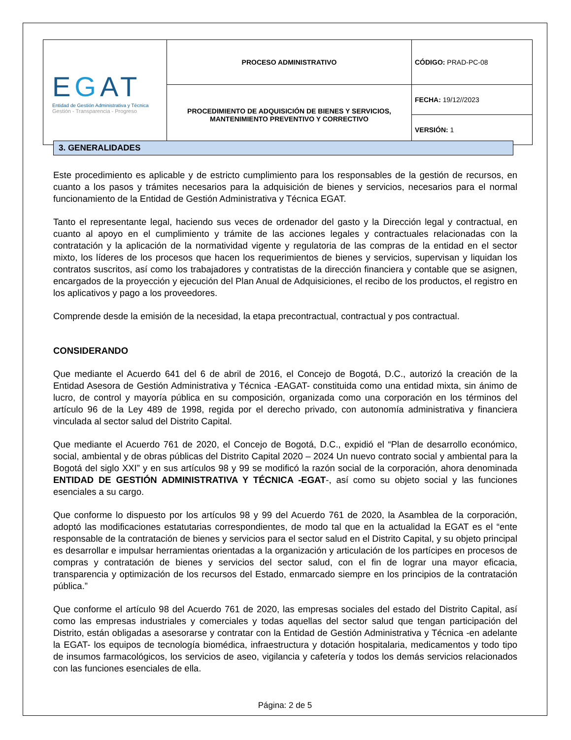| E G AT Entidad de Gestión Administrativa y Técnica Gestión - Transparencia - Progreso | PROCESO ADMINISTRATIVO | CÓDIGO: PRAD-PC-08 |
| | PROCEDIMIENTO DE ADQUISICIÓN DE BIENES Y SERVICIOS, MANTENIMIENTO PREVENTIVO Y CORRECTIVO | FECHA: 19/12//2023 |
| | | VERSIÓN: 1 |
3. GENERALIDADES
Este procedimiento es aplicable y de estricto cumplimiento para los responsables de la gestión de recursos, en cuanto a los pasos y trámites necesarios para la adquisición de bienes y servicios, necesarios para el normal funcionamiento de la Entidad de Gestión Administrativa y Técnica EGAT.
Tanto el representante legal, haciendo sus veces de ordenador del gasto y la Dirección legal y contractual, en cuanto al apoyo en el cumplimiento y trámite de las acciones legales y contractuales relacionadas con la contratación y la aplicación de la normatividad vigente y regulatoria de las compras de la entidad en el sector mixto, los líderes de los procesos que hacen los requerimientos de bienes y servicios, supervisan y liquidan los contratos suscritos, así como los trabajadores y contratistas de la dirección financiera y contable que se asignen, encargados de la proyección y ejecución del Plan Anual de Adquisiciones, el recibo de los productos, el registro en los aplicativos y pago a los proveedores.
Comprende desde la emisión de la necesidad, la etapa precontractual, contractual y pos contractual.
CONSIDERANDO
Que mediante el Acuerdo 641 del 6 de abril de 2016, el Concejo de Bogotá, D.C., autorizó la creación de la Entidad Asesora de Gestión Administrativa y Técnica -EAGAT- constituida como una entidad mixta, sin ánimo de lucro, de control y mayoría pública en su composición, organizada como una corporación en los términos del artículo 96 de la Ley 489 de 1998, regida por el derecho privado, con autonomía administrativa y financiera vinculada al sector salud del Distrito Capital.
Que mediante el Acuerdo 761 de 2020, el Concejo de Bogotá, D.C., expidió el “Plan de desarrollo económico, social, ambiental y de obras públicas del Distrito Capital 2020 – 2024 Un nuevo contrato social y ambiental para la Bogotá del siglo XXI” y en sus artículos 98 y 99 se modificó la razón social de la corporación, ahora denominada ENTIDAD DE GESTIÓN ADMINISTRATIVA Y TÉCNICA -EGAT-, así como su objeto social y las funciones esenciales a su cargo.
Que conforme lo dispuesto por los artículos 98 y 99 del Acuerdo 761 de 2020, la Asamblea de la corporación, adoptó las modificaciones estatutarias correspondientes, de modo tal que en la actualidad la EGAT es el “ente responsable de la contratación de bienes y servicios para el sector salud en el Distrito Capital, y su objeto principal es desarrollar e impulsar herramientas orientadas a la organización y articulación de los partícipes en procesos de compras y contratación de bienes y servicios del sector salud, con el fin de lograr una mayor eficacia, transparencia y optimización de los recursos del Estado, enmarcado siempre en los principios de la contratación pública.”
Que conforme el artículo 98 del Acuerdo 761 de 2020, las empresas sociales del estado del Distrito Capital, así como las empresas industriales y comerciales y todas aquellas del sector salud que tengan participación del Distrito, están obligadas a asesorarse y contratar con la Entidad de Gestión Administrativa y Técnica -en adelante la EGAT- los equipos de tecnología biomédica, infraestructura y dotación hospitalaria, medicamentos y todo tipo de insumos farmacológicos, los servicios de aseo, vigilancia y cafetería y todos los demás servicios relacionados con las funciones esenciales de ella.
Página: 2 de 5